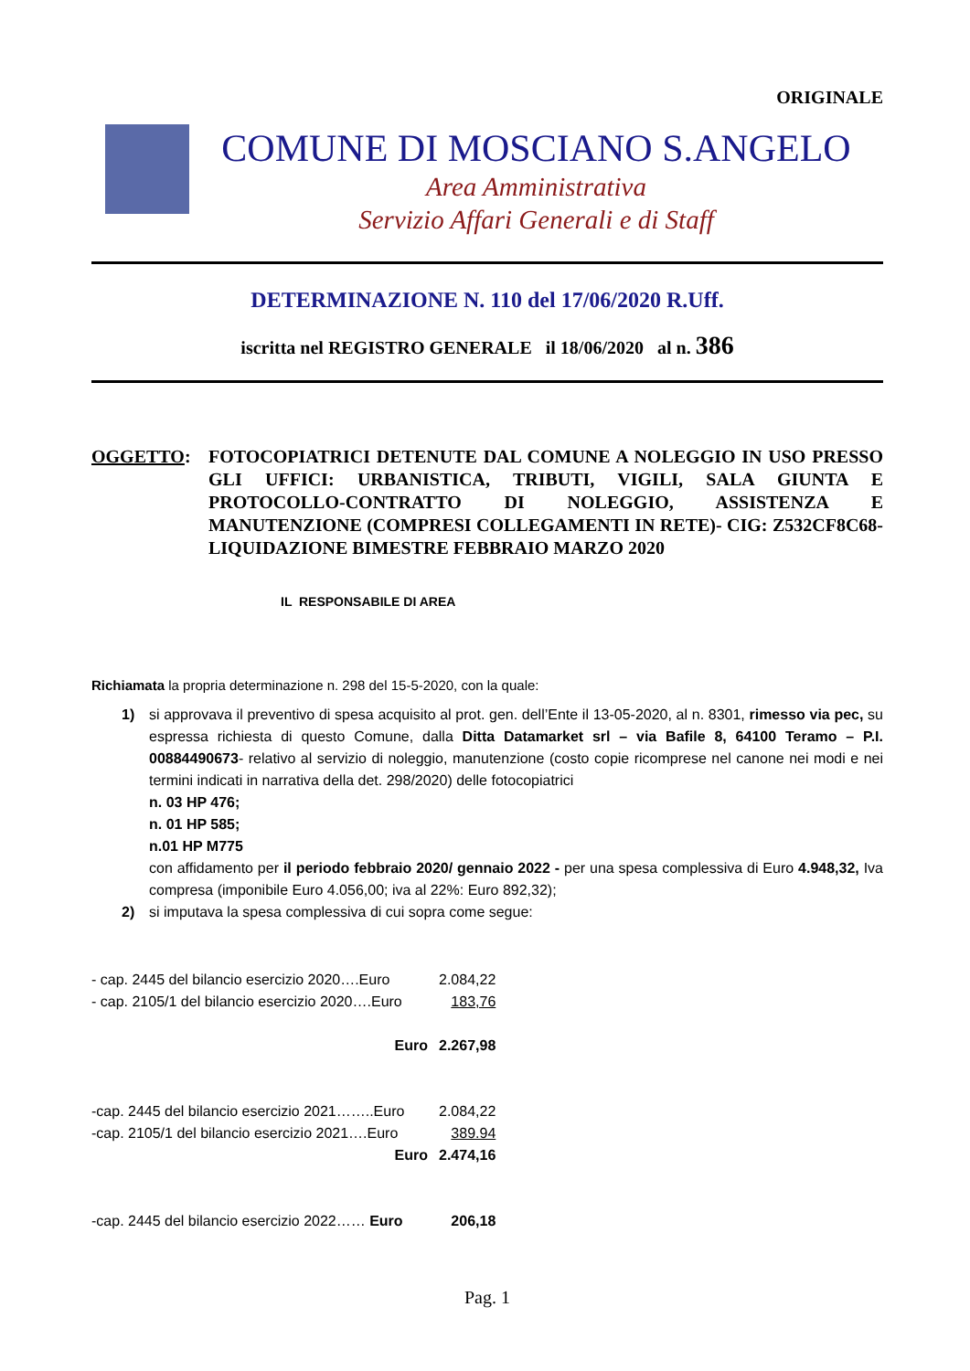ORIGINALE
COMUNE DI MOSCIANO S.ANGELO
Area Amministrativa
Servizio Affari Generali e di Staff
DETERMINAZIONE N. 110 del 17/06/2020 R.Uff.
iscritta nel REGISTRO GENERALE il 18/06/2020 al n. 386
OGGETTO: FOTOCOPIATRICI DETENUTE DAL COMUNE A NOLEGGIO IN USO PRESSO GLI UFFICI: URBANISTICA, TRIBUTI, VIGILI, SALA GIUNTA E PROTOCOLLO-CONTRATTO DI NOLEGGIO, ASSISTENZA E MANUTENZIONE (COMPRESI COLLEGAMENTI IN RETE)- CIG: Z532CF8C68- LIQUIDAZIONE BIMESTRE FEBBRAIO MARZO 2020
IL RESPONSABILE DI AREA
Richiamata la propria determinazione n. 298 del 15-5-2020, con la quale:
1) si approvava il preventivo di spesa acquisito al prot. gen. dell’Ente il 13-05-2020, al n. 8301, rimesso via pec, su espressa richiesta di questo Comune, dalla Ditta Datamarket srl – via Bafile 8, 64100 Teramo – P.I. 00884490673- relativo al servizio di noleggio, manutenzione (costo copie ricomprese nel canone nei modi e nei termini indicati in narrativa della det. 298/2020) delle fotocopiatrici
n. 03 HP 476;
n. 01 HP 585;
n.01 HP M775
con affidamento per il periodo febbraio 2020/ gennaio 2022 - per una spesa complessiva di Euro 4.948,32, Iva compresa (imponibile Euro 4.056,00; iva al 22%: Euro 892,32);
2) si imputava la spesa complessiva di cui sopra come segue:
- cap. 2445 del bilancio esercizio 2020….Euro 2.084,22
- cap. 2105/1 del bilancio esercizio 2020….Euro 183,76
Euro 2.267,98
-cap. 2445 del bilancio esercizio 2021……..Euro 2.084,22
-cap. 2105/1 del bilancio esercizio 2021….Euro 389.94
Euro 2.474,16
-cap. 2445 del bilancio esercizio 2022…… Euro 206,18
Pag. 1